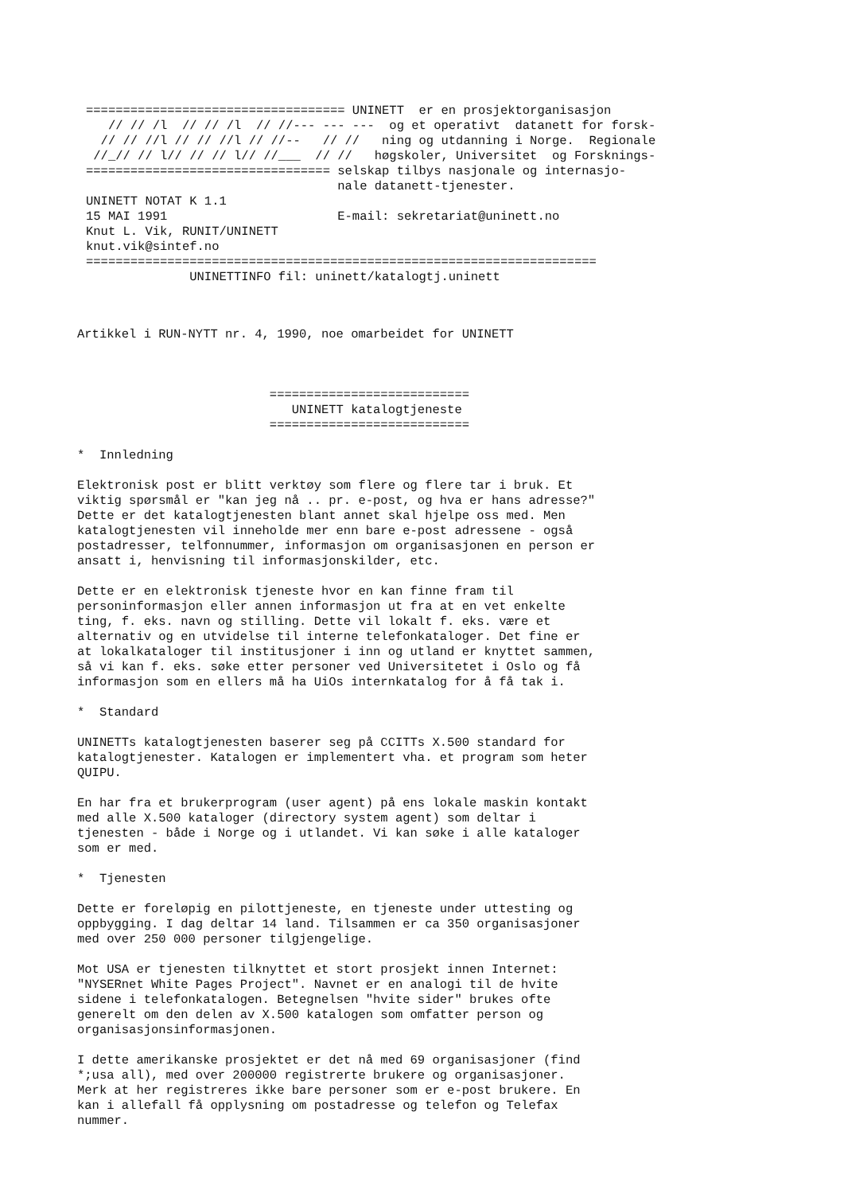=================================== UNINETT  er en prosjektorganisasjon
   // // /l  // // /l  // //--- --- ---  og et operativt  datanett for forsk-
  // // //l // // //l // //--   // //   ning og utdanning i Norge.  Regionale
 //_// // l// // // l// //___  // //   høgskoler, Universitet  og Forsknings-
================================= selskap tilbys nasjonale og internasjo-
                                  nale datanett-tjenester.
UNINETT NOTAT K 1.1
15 MAI 1991                       E-mail: sekretariat@uninett.no
Knut L. Vik, RUNIT/UNINETT
knut.vik@sintef.no
=====================================================================
              UNINETTINFO fil: uninett/katalogtj.uninett
Artikkel i RUN-NYTT nr. 4, 1990, noe omarbeidet for UNINETT



                          ===========================
                             UNINETT katalogtjeneste
                          ===========================

*  Innledning

Elektronisk post er blitt verktøy som flere og flere tar i bruk. Et
viktig spørsmål er "kan jeg nå .. pr. e-post, og hva er hans adresse?"
Dette er det katalogtjenesten blant annet skal hjelpe oss med. Men
katalogtjenesten vil inneholde mer enn bare e-post adressene - også
postadresser, telfonnummer, informasjon om organisasjonen en person er
ansatt i, henvisning til informasjonskilder, etc.

Dette er en elektronisk tjeneste hvor en kan finne fram til
personinformasjon eller annen informasjon ut fra at en vet enkelte
ting, f. eks. navn og stilling. Dette vil lokalt f. eks. være et
alternativ og en utvidelse til interne telefonkataloger. Det fine er
at lokalkataloger til institusjoner i inn og utland er knyttet sammen,
så vi kan f. eks. søke etter personer ved Universitetet i Oslo og få
informasjon som en ellers må ha UiOs internkatalog for å få tak i.

*  Standard

UNINETTs katalogtjenesten baserer seg på CCITTs X.500 standard for
katalogtjenester. Katalogen er implementert vha. et program som heter
QUIPU.

En har fra et brukerprogram (user agent) på ens lokale maskin kontakt
med alle X.500 kataloger (directory system agent) som deltar i
tjenesten - både i Norge og i utlandet. Vi kan søke i alle kataloger
som er med.

*  Tjenesten

Dette er foreløpig en pilottjeneste, en tjeneste under uttesting og
oppbygging. I dag deltar 14 land. Tilsammen er ca 350 organisasjoner
med over 250 000 personer tilgjengelige.

Mot USA er tjenesten tilknyttet et stort prosjekt innen Internet:
"NYSERnet White Pages Project". Navnet er en analogi til de hvite
sidene i telefonkatalogen. Betegnelsen "hvite sider" brukes ofte
generelt om den delen av X.500 katalogen som omfatter person og
organisasjonsinformasjonen.

I dette amerikanske prosjektet er det nå med 69 organisasjoner (find
*;usa all), med over 200000 registrerte brukere og organisasjoner.
Merk at her registreres ikke bare personer som er e-post brukere. En
kan i allefall få opplysning om postadresse og telefon og Telefax
nummer.